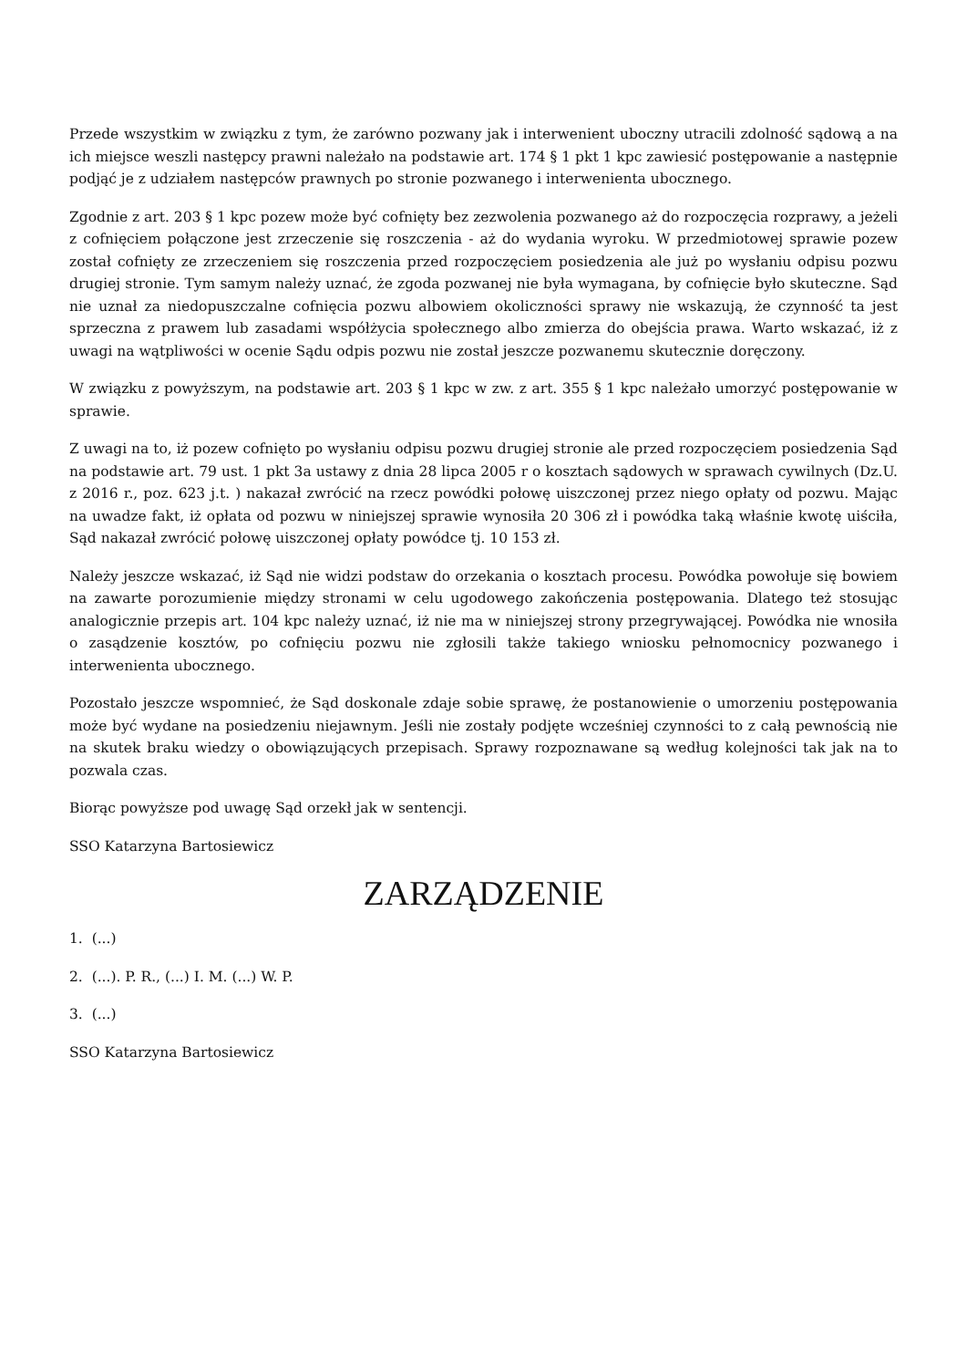Przede wszystkim w związku z tym, że zarówno pozwany jak i interwenient uboczny utracili zdolność sądową a na ich miejsce weszli następcy prawni należało na podstawie art. 174 § 1 pkt 1 kpc zawiesić postępowanie a następnie podjąć je z udziałem następców prawnych po stronie pozwanego i interwenienta ubocznego.
Zgodnie z art. 203 § 1 kpc pozew może być cofnięty bez zezwolenia pozwanego aż do rozpoczęcia rozprawy, a jeżeli z cofnięciem połączone jest zrzeczenie się roszczenia - aż do wydania wyroku. W przedmiotowej sprawie pozew został cofnięty ze zrzeczeniem się roszczenia przed rozpoczęciem posiedzenia ale już po wysłaniu odpisu pozwu drugiej stronie. Tym samym należy uznać, że zgoda pozwanej nie była wymagana, by cofnięcie było skuteczne. Sąd nie uznał za niedopuszczalne cofnięcia pozwu albowiem okoliczności sprawy nie wskazują, że czynność ta jest sprzeczna z prawem lub zasadami współżycia społecznego albo zmierza do obejścia prawa. Warto wskazać, iż z uwagi na wątpliwości w ocenie Sądu odpis pozwu nie został jeszcze pozwanemu skutecznie doręczony.
W związku z powyższym, na podstawie art. 203 § 1 kpc w zw. z art. 355 § 1 kpc należało umorzyć postępowanie w sprawie.
Z uwagi na to, iż pozew cofnięto po wysłaniu odpisu pozwu drugiej stronie ale przed rozpoczęciem posiedzenia Sąd na podstawie art. 79 ust. 1 pkt 3a ustawy z dnia 28 lipca 2005 r o kosztach sądowych w sprawach cywilnych (Dz.U. z 2016 r., poz. 623 j.t. ) nakazał zwrócić na rzecz powódki połowę uiszczonej przez niego opłaty od pozwu. Mając na uwadze fakt, iż opłata od pozwu w niniejszej sprawie wynosiła 20 306 zł i powódka taką właśnie kwotę uiściła, Sąd nakazał zwrócić połowę uiszczonej opłaty powódce tj. 10 153 zł.
Należy jeszcze wskazać, iż Sąd nie widzi podstaw do orzekania o kosztach procesu. Powódka powołuje się bowiem na zawarte porozumienie między stronami w celu ugodowego zakończenia postępowania. Dlatego też stosując analogicznie przepis art. 104 kpc należy uznać, iż nie ma w niniejszej strony przegrywającej. Powódka nie wnosiła o zasądzenie kosztów, po cofnięciu pozwu nie zgłosili także takiego wniosku pełnomocnicy pozwanego i interwenienta ubocznego.
Pozostało jeszcze wspomnieć, że Sąd doskonale zdaje sobie sprawę, że postanowienie o umorzeniu postępowania może być wydane na posiedzeniu niejawnym. Jeśli nie zostały podjęte wcześniej czynności to z całą pewnością nie na skutek braku wiedzy o obowiązujących przepisach. Sprawy rozpoznawane są według kolejności tak jak na to pozwala czas.
Biorąc powyższe pod uwagę Sąd orzekł jak w sentencji.
SSO Katarzyna Bartosiewicz
ZARZĄDZENIE
1. (...)
2. (...). P. R., (...) I. M. (...) W. P.
3. (...)
SSO Katarzyna Bartosiewicz